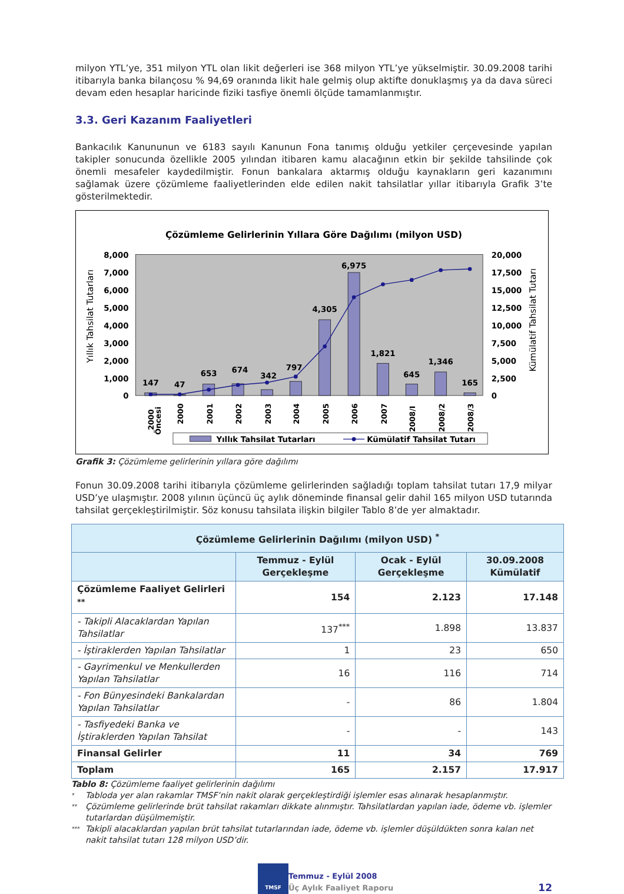milyon YTL’ye, 351 milyon YTL olan likit değerleri ise 368 milyon YTL’ye yükselmiştir. 30.09.2008 tarihi itibarıyla banka bilançosu % 94,69 oranında likit hale gelmiş olup aktifte donuklaşmış ya da dava süreci devam eden hesaplar haricinde fiziki tasfiye önemli ölçüde tamamlanmıştır.
3.3. Geri Kazanım Faaliyetleri
Bankacılık Kanununun ve 6183 sayılı Kanunun Fona tanımış olduğu yetkiler çerçevesinde yapılan takipler sonucunda özellikle 2005 yılından itibaren kamu alacağının etkin bir şekilde tahsilinde çok önemli mesafeler kaydedilmiştir. Fonun bankalara aktarmış olduğu kaynakların geri kazanımını sağlamak üzere çözümleme faaliyetlerinden elde edilen nakit tahsilatlar yıllar itibarıyla Grafik 3’te gösterilmektedir.
Çözümleme Gelirlerinin Yıllara Göre Dağılımı (milyon USD)
8,000
7,000
6,000
5,000
4,000
3,000
2,000
1,000
0
20,000
17,500
15,000
12,500
10,000
7,500
5,000
2,500
0
Yıllık Tahsilat Tutarları
Kümülatif Tahsilat Tutarı
147
47
653
674
342
797
4,305
6,975
1,821
645
1,346
165
2000
Öncesi
2000
2001
2002
2003
2004
2005
2006
2007
2008/I
2008/2
2008/3
Yıllık Tahsilat Tutarları
Kümülatif Tahsilat Tutarı
Grafik 3: Çözümleme gelirlerinin yıllara göre dağılımı
Fonun 30.09.2008 tarihi itibarıyla çözümleme gelirlerinden sağladığı toplam tahsilat tutarı 17,9 milyar USD’ye ulaşmıştır. 2008 yılının üçüncü üç aylık döneminde finansal gelir dahil 165 milyon USD tutarında tahsilat gerçekleştirilmiştir. Söz konusu tahsilata ilişkin bilgiler Tablo 8’de yer almaktadır.
| Çözümleme Gelirlerinin Dağılımı (milyon USD) <sup>*</sup> | | | |
| --- | --- | --- | --- |
| | Temmuz - Eylül Gerçekleşme | Ocak - Eylül Gerçekleşme | 30.09.2008 Kümülatif |
| Çözümleme Faaliyet Gelirleri <sup>**</sup> | 154 | 2.123 | 17.148 |
| - Takipli Alacaklardan Yapılan Tahsilatlar | 137<sup>***</sup> | 1.898 | 13.837 |
| - İştiraklerden Yapılan Tahsilatlar | 1 | 23 | 650 |
| - Gayrimenkul ve Menkullerden Yapılan Tahsilatlar | 16 | 116 | 714 |
| - Fon Bünyesindeki Bankalardan Yapılan Tahsilatlar | - | 86 | 1.804 |
| - Tasfiyedeki Banka ve İştiraklerden Yapılan Tahsilat | - | - | 143 |
| Finansal Gelirler | 11 | 34 | 769 |
| Toplam | 165 | 2.157 | 17.917 |
Tablo 8: Çözümleme faaliyet gelirlerinin dağılımı
* Tabloda yer alan rakamlar TMSF’nin nakit olarak gerçekleştirdiği işlemler esas alınarak hesaplanmıştır.
** Çözümleme gelirlerinde brüt tahsilat rakamları dikkate alınmıştır. Tahsilatlardan yapılan iade, ödeme vb. işlemler tutarlardan düşülmemiştir.
*** Takipli alacaklardan yapılan brüt tahsilat tutarlarından iade, ödeme vb. işlemler düşüldükten sonra kalan net nakit tahsilat tutarı 128 milyon USD’dir.
TMSF
Temmuz - Eylül 2008
Üç Aylık Faaliyet Raporu
12